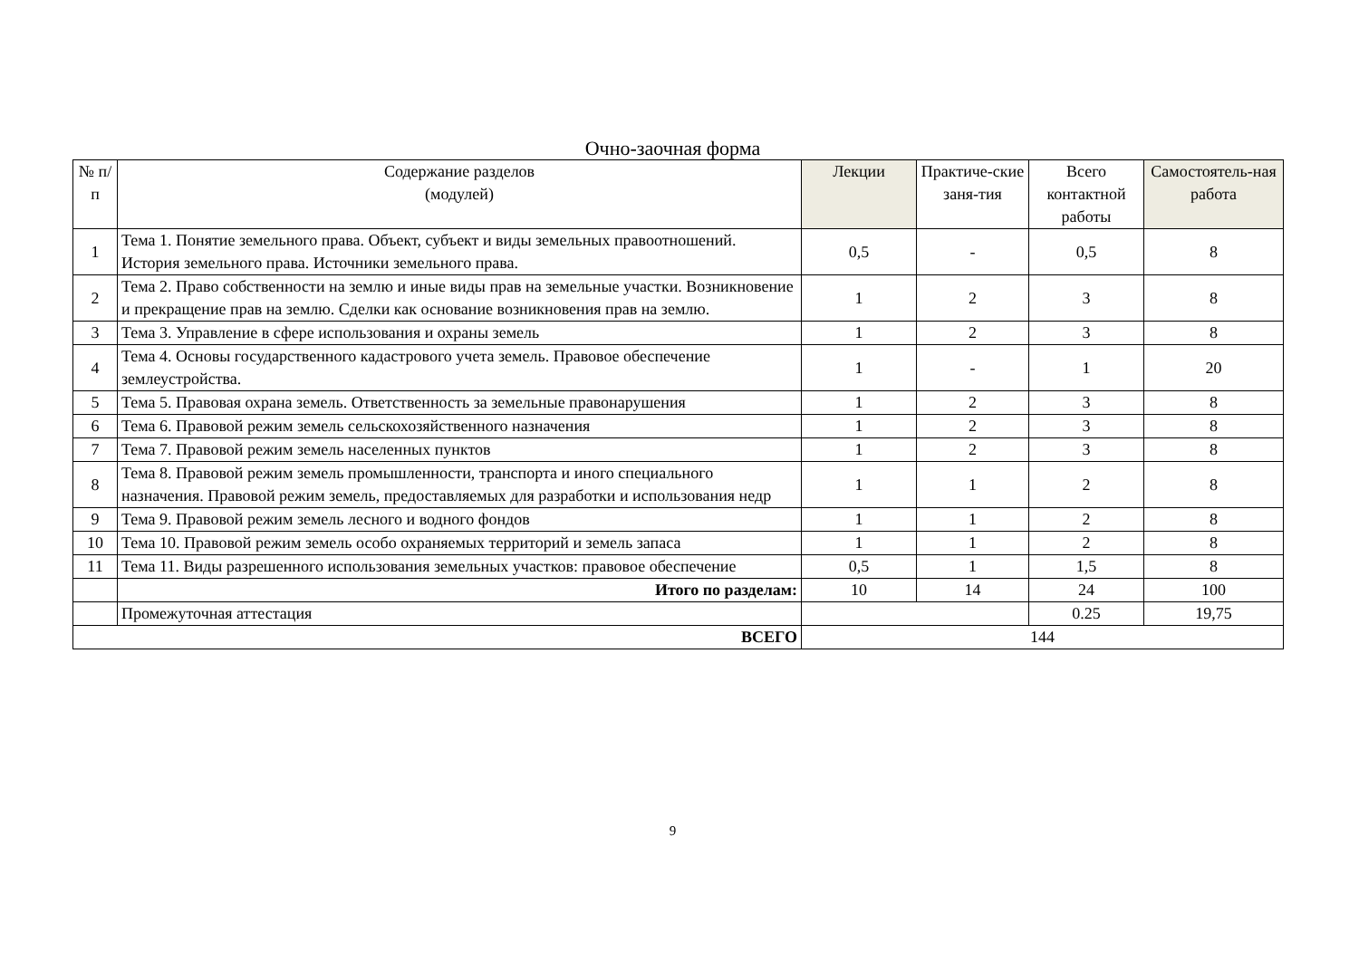Очно-заочная форма
| № п/ п | Содержание разделов (модулей) | Лекции | Практиче-ские заня-тия | Всего контактной работы | Самостоятель-ная работа |
| --- | --- | --- | --- | --- | --- |
| 1 | Тема 1. Понятие земельного права. Объект, субъект и виды земельных правоотношений. История земельного права. Источники земельного права. | 0,5 | - | 0,5 | 8 |
| 2 | Тема 2. Право собственности на землю и иные виды прав на земельные участки. Возникновение и прекращение прав на землю. Сделки как основание возникновения прав на землю. | 1 | 2 | 3 | 8 |
| 3 | Тема 3. Управление в сфере использования и охраны земель | 1 | 2 | 3 | 8 |
| 4 | Тема 4. Основы государственного кадастрового учета земель. Правовое обеспечение землеустройства. | 1 | - | 1 | 20 |
| 5 | Тема 5. Правовая охрана земель. Ответственность за земельные правонарушения | 1 | 2 | 3 | 8 |
| 6 | Тема 6. Правовой режим земель сельскохозяйственного назначения | 1 | 2 | 3 | 8 |
| 7 | Тема 7. Правовой режим земель населенных пунктов | 1 | 2 | 3 | 8 |
| 8 | Тема 8. Правовой режим земель промышленности, транспорта и иного специального назначения. Правовой режим земель, предоставляемых для разработки и использования недр | 1 | 1 | 2 | 8 |
| 9 | Тема 9. Правовой режим земель лесного и водного фондов | 1 | 1 | 2 | 8 |
| 10 | Тема 10. Правовой режим земель особо охраняемых территорий и земель запаса | 1 | 1 | 2 | 8 |
| 11 | Тема 11. Виды разрешенного использования земельных участков: правовое обеспечение | 0,5 | 1 | 1,5 | 8 |
| | Итого по разделам: | 10 | 14 | 24 | 100 |
| | Промежуточная аттестация | | | 0.25 | 19,75 |
| ВСЕГО | | 144 | | | |
9